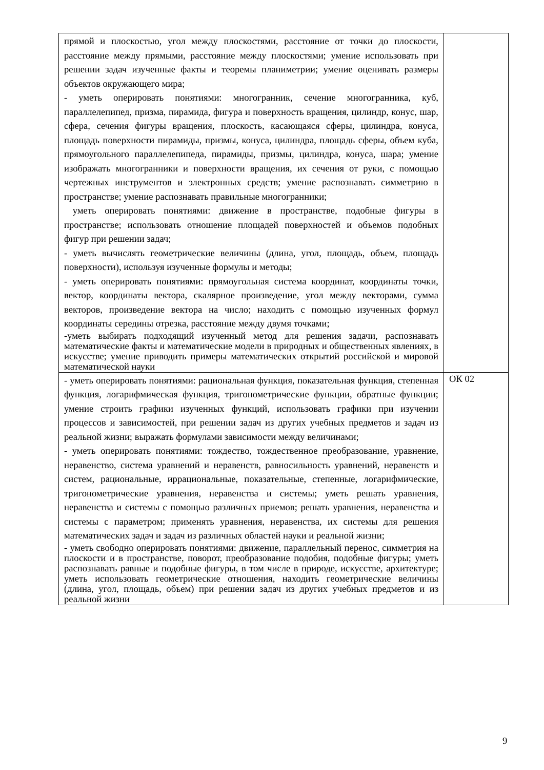| прямой и плоскостью, угол между плоскостями, расстояние от точки до плоскости, расстояние между прямыми, расстояние между плоскостями; умение использовать при решении задач изученные факты и теоремы планиметрии; умение оценивать размеры объектов окружающего мира; - уметь оперировать понятиями: многогранник, сечение многогранника, куб, параллелепипед, призма, пирамида, фигура и поверхность вращения, цилиндр, конус, шар, сфера, сечения фигуры вращения, плоскость, касающаяся сферы, цилиндра, конуса, площадь поверхности пирамиды, призмы, конуса, цилиндра, площадь сферы, объем куба, прямоугольного параллелепипеда, пирамиды, призмы, цилиндра, конуса, шара; умение изображать многогранники и поверхности вращения, их сечения от руки, с помощью чертежных инструментов и электронных средств; умение распознавать симметрию в пространстве; умение распознавать правильные многогранники; уметь оперировать понятиями: движение в пространстве, подобные фигуры в пространстве; использовать отношение площадей поверхностей и объемов подобных фигур при решении задач; - уметь вычислять геометрические величины (длина, угол, площадь, объем, площадь поверхности), используя изученные формулы и методы; - уметь оперировать понятиями: прямоугольная система координат, координаты точки, вектор, координаты вектора, скалярное произведение, угол между векторами, сумма векторов, произведение вектора на число; находить с помощью изученных формул координаты середины отрезка, расстояние между двумя точками; -уметь выбирать подходящий изученный метод для решения задачи, распознавать математические факты и математические модели в природных и общественных явлениях, в искусстве; умение приводить примеры математических открытий российской и мировой математической науки | |
| - уметь оперировать понятиями: рациональная функция, показательная функция, степенная функция, логарифмическая функция, тригонометрические функции, обратные функции; умение строить графики изученных функций, использовать графики при изучении процессов и зависимостей, при решении задач из других учебных предметов и задач из реальной жизни; выражать формулами зависимости между величинами; - уметь оперировать понятиями: тождество, тождественное преобразование, уравнение, неравенство, система уравнений и неравенств, равносильность уравнений, неравенств и систем, рациональные, иррациональные, показательные, степенные, логарифмические, тригонометрические уравнения, неравенства и системы; уметь решать уравнения, неравенства и системы с помощью различных приемов; решать уравнения, неравенства и системы с параметром; применять уравнения, неравенства, их системы для решения математических задач и задач из различных областей науки и реальной жизни; - уметь свободно оперировать понятиями: движение, параллельный перенос, симметрия на плоскости и в пространстве, поворот, преобразование подобия, подобные фигуры; уметь распознавать равные и подобные фигуры, в том числе в природе, искусстве, архитектуре; уметь использовать геометрические отношения, находить геометрические величины (длина, угол, площадь, объем) при решении задач из других учебных предметов и из реальной жизни | ОК 02 |
9